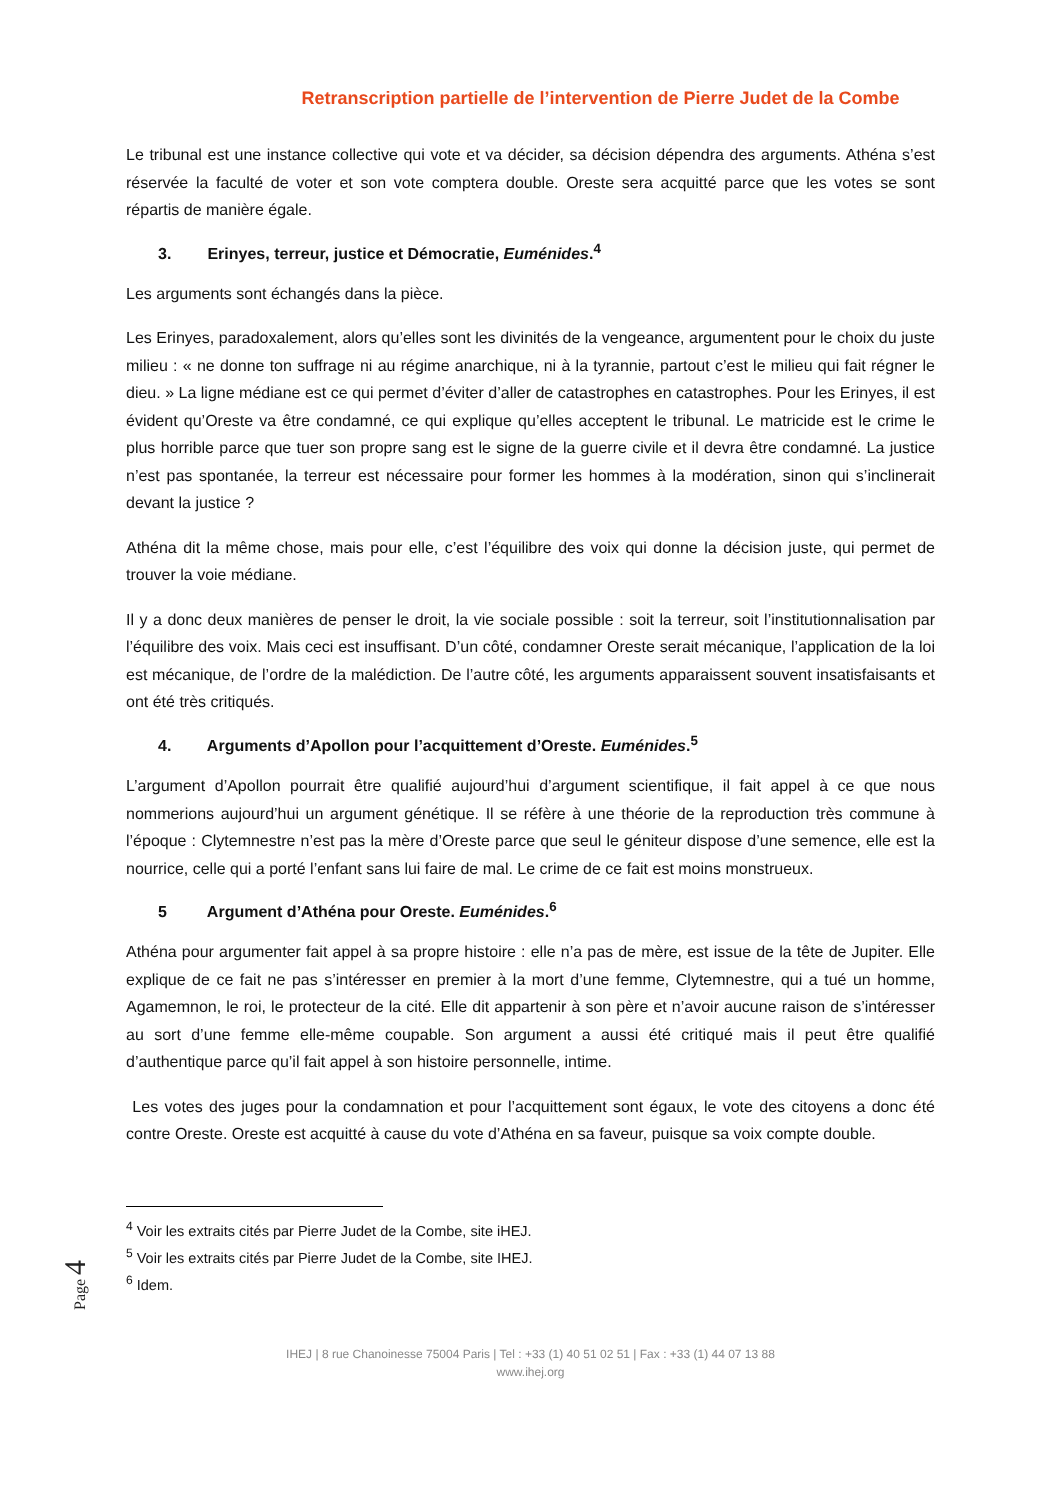Retranscription partielle de l’intervention de Pierre Judet de la Combe
Le tribunal est une instance collective qui vote et va décider, sa décision dépendra des arguments. Athéna s’est réservée la faculté de voter et son vote comptera double. Oreste sera acquitté parce que les votes se sont répartis de manière égale.
3. Erinyes, terreur, justice et Démocratie, Euménides.<sup>4</sup>
Les arguments sont échangés dans la pièce.
Les Erinyes, paradoxalement, alors qu’elles sont les divinités de la vengeance, argumentent pour le choix du juste milieu : « ne donne ton suffrage ni au régime anarchique, ni à la tyrannie, partout c’est le milieu qui fait régner le dieu. » La ligne médiane est ce qui permet d’éviter d’aller de catastrophes en catastrophes. Pour les Erinyes, il est évident qu’Oreste va être condamné, ce qui explique qu’elles acceptent le tribunal. Le matricide est le crime le plus horrible parce que tuer son propre sang est le signe de la guerre civile et il devra être condamné. La justice n’est pas spontanée, la terreur est nécessaire pour former les hommes à la modération, sinon qui s’inclinerait devant la justice ?
Athéna dit la même chose, mais pour elle, c’est l’équilibre des voix qui donne la décision juste, qui permet de trouver la voie médiane.
Il y a donc deux manières de penser le droit, la vie sociale possible : soit la terreur, soit l’institutionnalisation par l’équilibre des voix. Mais ceci est insuffisant. D’un côté, condamner Oreste serait mécanique, l’application de la loi est mécanique, de l’ordre de la malédiction. De l’autre côté, les arguments apparaissent souvent insatisfaisants et ont été très critiqués.
4. Arguments d’Apollon pour l’acquittement d’Oreste. Euménides.<sup>5</sup>
L’argument d’Apollon pourrait être qualifié aujourd’hui d’argument scientifique, il fait appel à ce que nous nommerions aujourd’hui un argument génétique. Il se réfère à une théorie de la reproduction très commune à l’époque : Clytemnestre n’est pas la mère d’Oreste parce que seul le géniteur dispose d’une semence, elle est la nourrice, celle qui a porté l’enfant sans lui faire de mal. Le crime de ce fait est moins monstrueux.
5 Argument d’Athéna pour Oreste. Euménides.<sup>6</sup>
Athéna pour argumenter fait appel à sa propre histoire : elle n’a pas de mère, est issue de la tête de Jupiter. Elle explique de ce fait ne pas s’intéresser en premier à la mort d’une femme, Clytemnestre, qui a tué un homme, Agamemnon, le roi, le protecteur de la cité. Elle dit appartenir à son père et n’avoir aucune raison de s’intéresser au sort d’une femme elle-même coupable. Son argument a aussi été critiqué mais il peut être qualifié d’authentique parce qu’il fait appel à son histoire personnelle, intime.
Les votes des juges pour la condamnation et pour l’acquittement sont égaux, le vote des citoyens a donc été contre Oreste. Oreste est acquitté à cause du vote d’Athéna en sa faveur, puisque sa voix compte double.
<sup>4</sup> Voir les extraits cités par Pierre Judet de la Combe, site iHEJ.
<sup>5</sup> Voir les extraits cités par Pierre Judet de la Combe, site IHEJ.
<sup>6</sup> Idem.
IHEJ | 8 rue Chanoinesse 75004 Paris | Tel : +33 (1) 40 51 02 51 | Fax : +33 (1) 44 07 13 88
www.ihej.org
Page 4